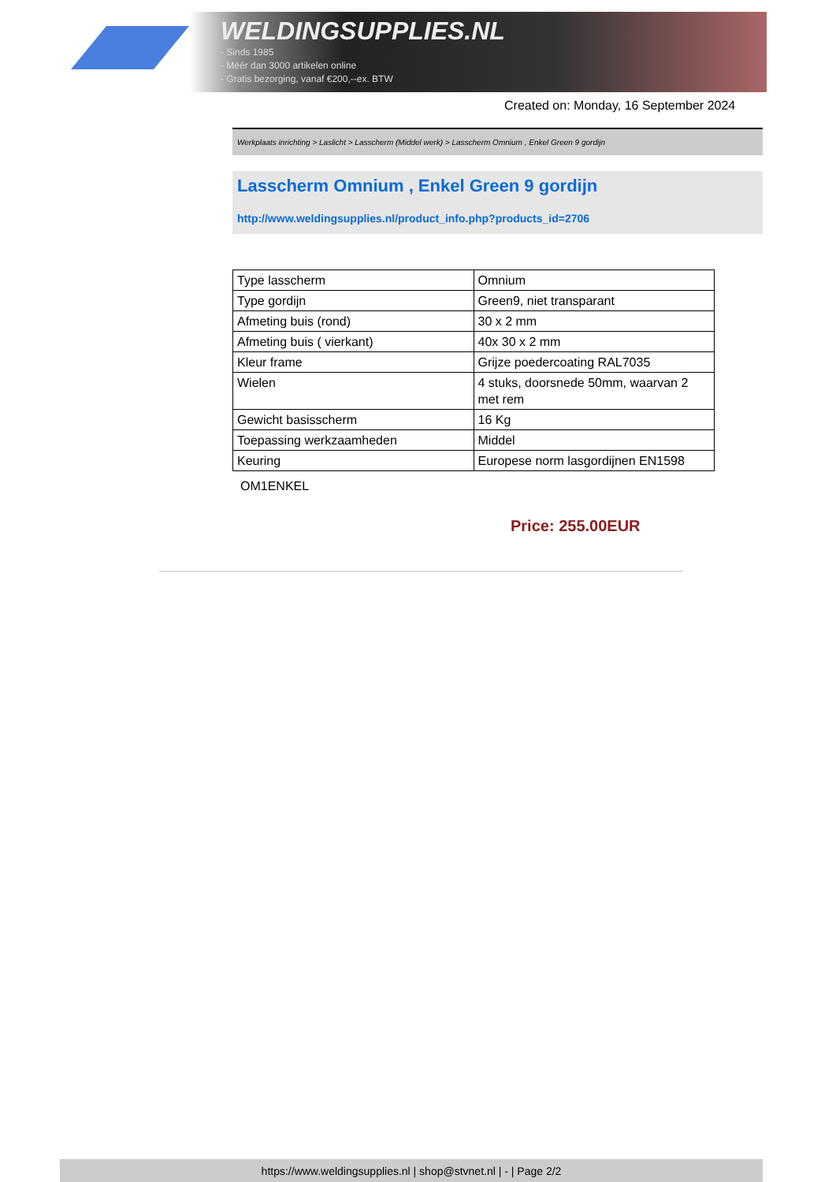WELDINGSUPPLIES.NL
- Sinds 1985
- Méér dan 3000 artikelen online
- Gratis bezorging, vanaf €200,--ex. BTW
Created on: Monday, 16 September 2024
Werkplaats inrichting > Laslicht > Lasscherm (Middel werk) > Lasscherm Omnium , Enkel Green 9 gordijn
Lasscherm Omnium , Enkel Green 9 gordijn
http://www.weldingsupplies.nl/product_info.php?products_id=2706
| Type lasscherm | Omnium |
| Type gordijn | Green9, niet transparant |
| Afmeting buis (rond) | 30 x 2 mm |
| Afmeting buis ( vierkant) | 40x 30 x 2 mm |
| Kleur frame | Grijze poedercoating RAL7035 |
| Wielen | 4 stuks, doorsnede 50mm, waarvan 2 met rem |
| Gewicht basisscherm | 16 Kg |
| Toepassing werkzaamheden | Middel |
| Keuring | Europese norm lasgordijnen EN1598 |
OM1ENKEL
Price: 255.00EUR
https://www.weldingsupplies.nl | shop@stvnet.nl | - | Page 2/2